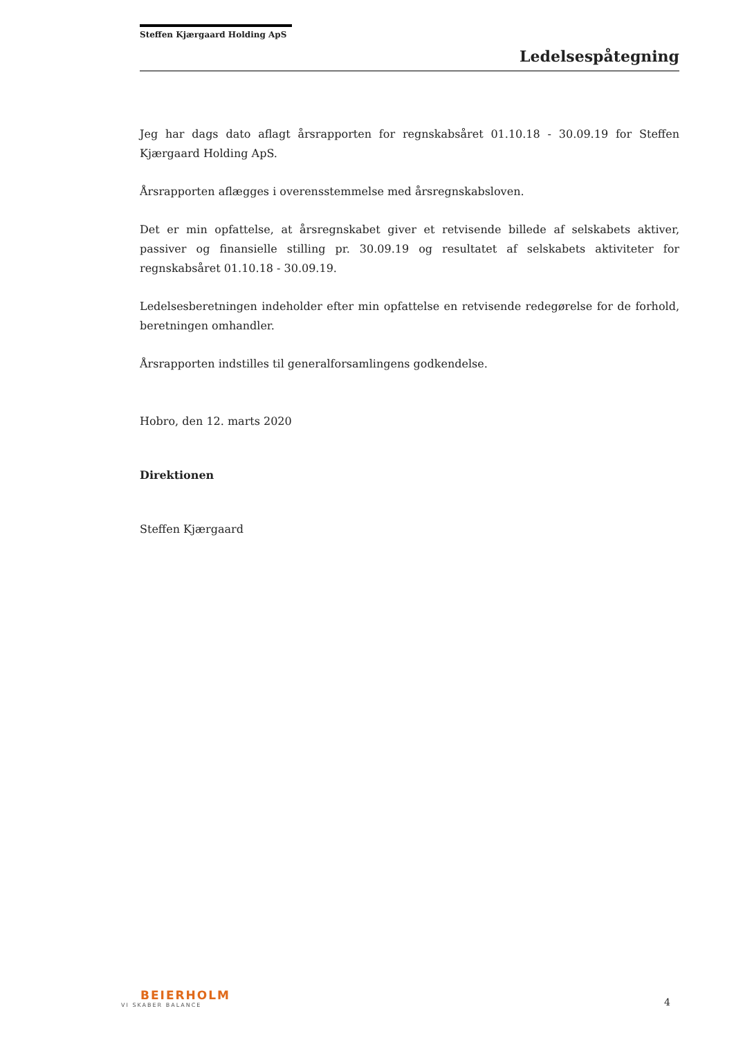Steffen Kjærgaard Holding ApS
Ledelsespåtegning
Jeg har dags dato aflagt årsrapporten for regnskabsåret 01.10.18 - 30.09.19 for Steffen Kjærgaard Holding ApS.
Årsrapporten aflægges i overensstemmelse med årsregnskabsloven.
Det er min opfattelse, at årsregnskabet giver et retvisende billede af selskabets aktiver, passiver og finansielle stilling pr. 30.09.19 og resultatet af selskabets aktiviteter for regnskabsåret 01.10.18 - 30.09.19.
Ledelsesberetningen indeholder efter min opfattelse en retvisende redegørelse for de forhold, beretningen omhandler.
Årsrapporten indstilles til generalforsamlingens godkendelse.
Hobro, den 12. marts 2020
Direktionen
Steffen Kjærgaard
BEIERHOLM
VI SKABER BALANCE
4